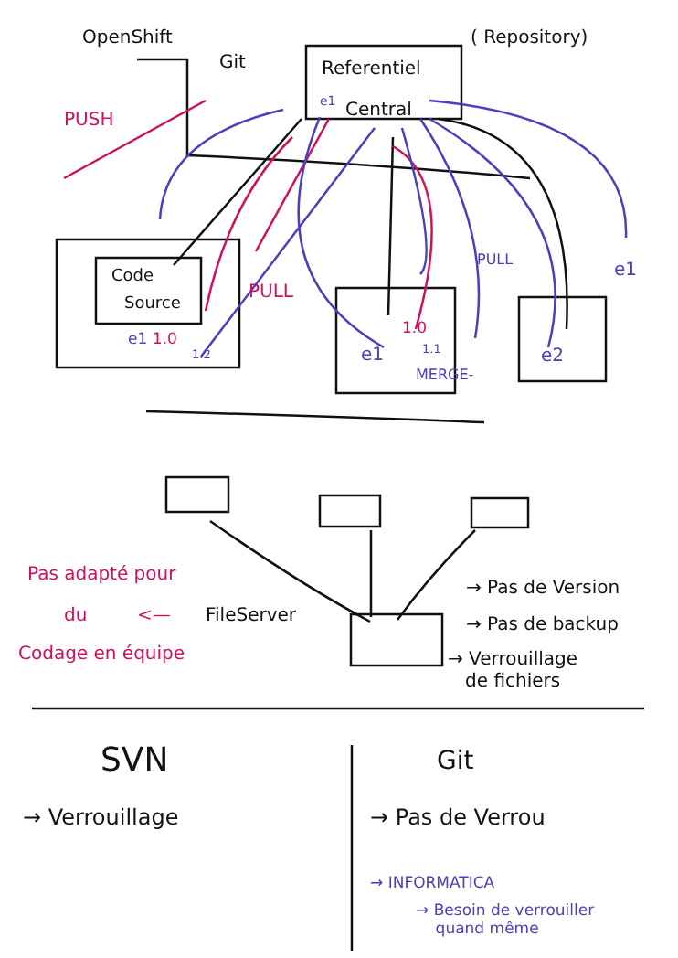OpenShift
Git
( Repository)
Referentiel
e1 Central
PUSH
Code
Source
PULL
PULL e1
e1 1.0
1.2
1.0
e1 1.1
MERGE-
e2
Pas adapté pour
du <— FileServer
Codage en équipe
→ Pas de Version
→ Pas de backup
→ Verrouillage
de fichiers
SVN Git
→ Verrouillage → Pas de Verrou
→ INFORMATICA
→ Besoin de verrouiller
quand même